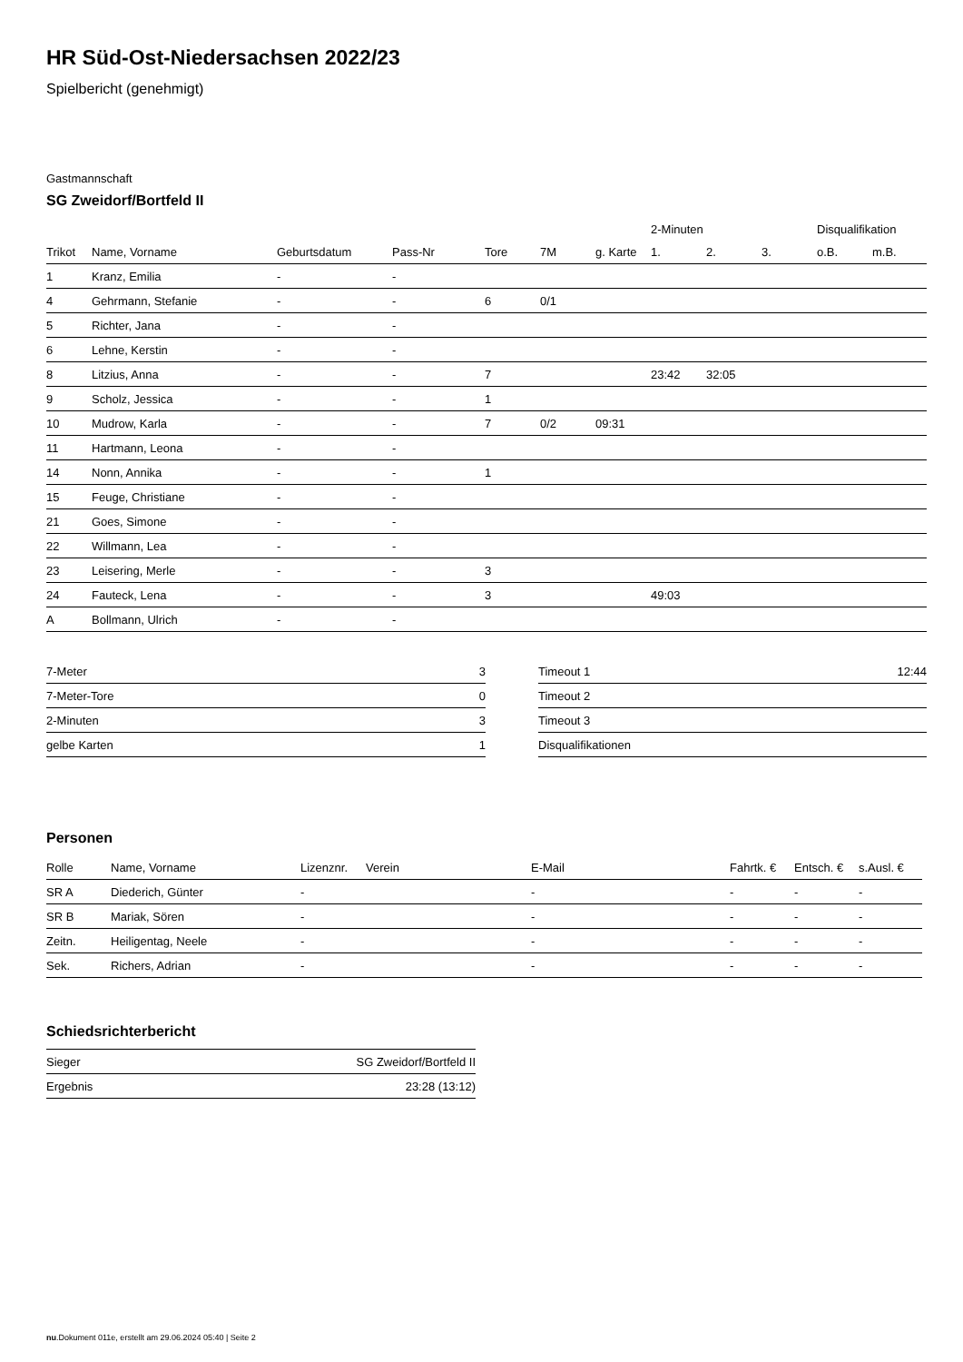HR Süd-Ost-Niedersachsen 2022/23
Spielbericht (genehmigt)
Gastmannschaft
SG Zweidorf/Bortfeld II
| | | | | | | | 2-Minuten | | | Disqualifikation | |
| --- | --- | --- | --- | --- | --- | --- | --- | --- | --- | --- | --- |
| Trikot | Name, Vorname | Geburtsdatum | Pass-Nr | Tore | 7M | g. Karte | 1. | 2. | 3. | o.B. | m.B. |
| 1 | Kranz, Emilia | - | - | | | | | | | | |
| 4 | Gehrmann, Stefanie | - | - | 6 | 0/1 | | | | | | |
| 5 | Richter, Jana | - | - | | | | | | | | |
| 6 | Lehne, Kerstin | - | - | | | | | | | | |
| 8 | Litzius, Anna | - | - | 7 | | | 23:42 | 32:05 | | | |
| 9 | Scholz, Jessica | - | - | 1 | | | | | | | |
| 10 | Mudrow, Karla | - | - | 7 | 0/2 | 09:31 | | | | | |
| 11 | Hartmann, Leona | - | - | | | | | | | | |
| 14 | Nonn, Annika | - | - | 1 | | | | | | | |
| 15 | Feuge, Christiane | - | - | | | | | | | | |
| 21 | Goes, Simone | - | - | | | | | | | | |
| 22 | Willmann, Lea | - | - | | | | | | | | |
| 23 | Leisering, Merle | - | - | 3 | | | | | | | |
| 24 | Fauteck, Lena | - | - | 3 | | | 49:03 | | | | |
| A | Bollmann, Ulrich | - | - | | | | | | | | |
| 7-Meter | 3 |
| 7-Meter-Tore | 0 |
| 2-Minuten | 3 |
| gelbe Karten | 1 |
| Timeout 1 | 12:44 |
| Timeout 2 | |
| Timeout 3 | |
| Disqualifikationen | |
Personen
| Rolle | Name, Vorname | Lizenznr. | Verein | E-Mail | Fahrtk. € | Entsch. € | s.Ausl. € |
| --- | --- | --- | --- | --- | --- | --- | --- |
| SR A | Diederich, Günter | - | | - | - | - | - |
| SR B | Mariak, Sören | - | | - | - | - | - |
| Zeitn. | Heiligentag, Neele | - | | - | - | - | - |
| Sek. | Richers, Adrian | - | | - | - | - | - |
Schiedsrichterbericht
| Sieger | SG Zweidorf/Bortfeld II |
| Ergebnis | 23:28 (13:12) |
nu.Dokument 011e, erstellt am 29.06.2024 05:40 | Seite 2